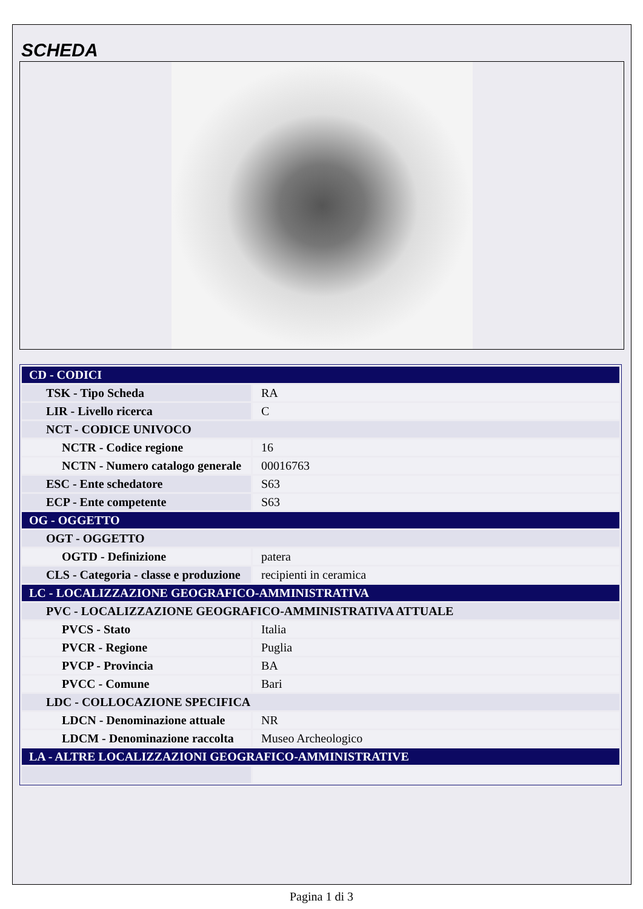SCHEDA
| CD - CODICI | |
| TSK - Tipo Scheda | RA |
| LIR - Livello ricerca | C |
| NCT - CODICE UNIVOCO | |
| NCTR - Codice regione | 16 |
| NCTN - Numero catalogo generale | 00016763 |
| ESC - Ente schedatore | S63 |
| ECP - Ente competente | S63 |
| OG - OGGETTO | |
| OGT - OGGETTO | |
| OGTD - Definizione | patera |
| CLS - Categoria - classe e produzione | recipienti in ceramica |
| LC - LOCALIZZAZIONE GEOGRAFICO-AMMINISTRATIVA | |
| PVC - LOCALIZZAZIONE GEOGRAFICO-AMMINISTRATIVA ATTUALE | |
| PVCS - Stato | Italia |
| PVCR - Regione | Puglia |
| PVCP - Provincia | BA |
| PVCC - Comune | Bari |
| LDC - COLLOCAZIONE SPECIFICA | |
| LDCN - Denominazione attuale | NR |
| LDCM - Denominazione raccolta | Museo Archeologico |
| LA - ALTRE LOCALIZZAZIONI GEOGRAFICO-AMMINISTRATIVE | |
Pagina 1 di 3